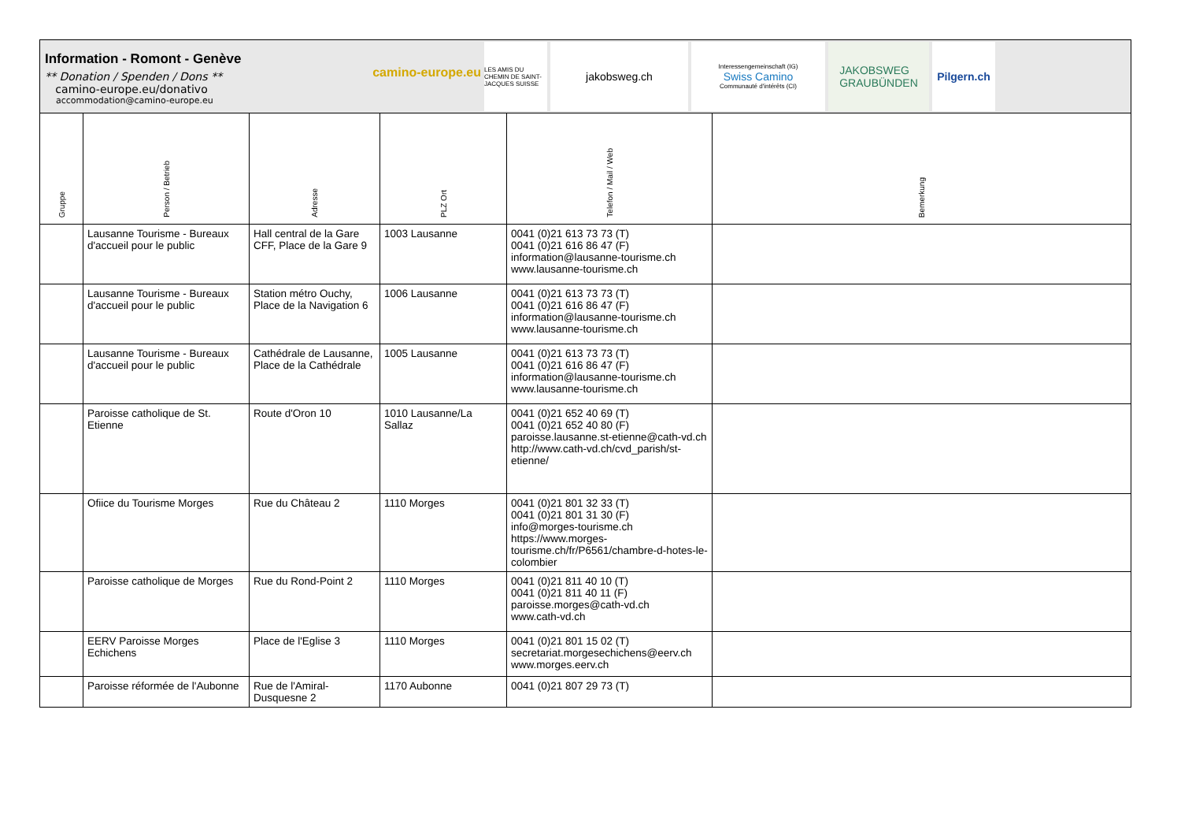Information - Romont - Genève
** Donation / Spenden / Dons **
camino-europe.eu/donativo
accommodation@camino-europe.eu
camino-europe.eu
LES AMIS DU CHEMIN DE SAINT-JACQUES SUISSE
jakobsweg.ch
Interessengemeinschaft (IG)
Swiss Camino
Communauté d'intérêts (CI)
JAKOBSWEG
GRAUBÜNDEN
Pilgern.ch
| Gruppe | Person / Betrieb | Adresse | PLZ Ort | Telefon / Mail / Web | Bemerkung |
| --- | --- | --- | --- | --- | --- |
| | Lausanne Tourisme - Bureaux d'accueil pour le public | Hall central de la Gare CFF, Place de la Gare 9 | 1003 Lausanne | 0041 (0)21 613 73 73 (T) 0041 (0)21 616 86 47 (F) information@lausanne-tourisme.ch www.lausanne-tourisme.ch | |
| | Lausanne Tourisme - Bureaux d'accueil pour le public | Station métro Ouchy, Place de la Navigation 6 | 1006 Lausanne | 0041 (0)21 613 73 73 (T) 0041 (0)21 616 86 47 (F) information@lausanne-tourisme.ch www.lausanne-tourisme.ch | |
| | Lausanne Tourisme - Bureaux d'accueil pour le public | Cathédrale de Lausanne, Place de la Cathédrale | 1005 Lausanne | 0041 (0)21 613 73 73 (T) 0041 (0)21 616 86 47 (F) information@lausanne-tourisme.ch www.lausanne-tourisme.ch | |
| | Paroisse catholique de St. Etienne | Route d'Oron 10 | 1010 Lausanne/La Sallaz | 0041 (0)21 652 40 69 (T) 0041 (0)21 652 40 80 (F) paroisse.lausanne.st-etienne@cath-vd.ch http://www.cath-vd.ch/cvd_parish/st-etienne/ | |
| | Ofiice du Tourisme Morges | Rue du Château 2 | 1110 Morges | 0041 (0)21 801 32 33 (T) 0041 (0)21 801 31 30 (F) info@morges-tourisme.ch https://www.morges-tourisme.ch/fr/P6561/chambre-d-hotes-le-colombier | |
| | Paroisse catholique de Morges | Rue du Rond-Point 2 | 1110 Morges | 0041 (0)21 811 40 10 (T) 0041 (0)21 811 40 11 (F) paroisse.morges@cath-vd.ch www.cath-vd.ch | |
| | EERV Paroisse Morges Echichens | Place de l'Eglise 3 | 1110 Morges | 0041 (0)21 801 15 02 (T) secretariat.morgesechichens@eerv.ch www.morges.eerv.ch | |
| | Paroisse réformée de l'Aubonne | Rue de l'Amiral-Dusquesne 2 | 1170 Aubonne | 0041 (0)21 807 29 73 (T) | |